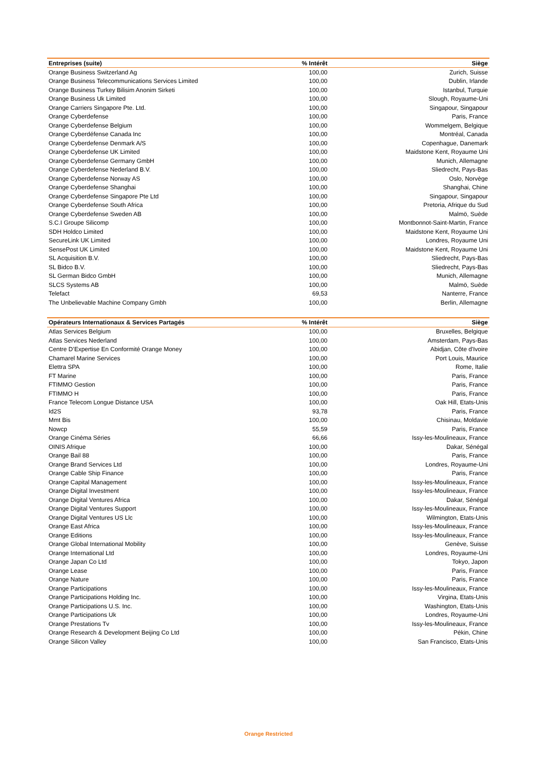| Entreprises (suite) | % Intérêt | Siège |
| --- | --- | --- |
| Orange Business Switzerland Ag | 100,00 | Zurich, Suisse |
| Orange Business Telecommunications Services Limited | 100,00 | Dublin, Irlande |
| Orange Business Turkey Bilisim Anonim Sirketi | 100,00 | Istanbul, Turquie |
| Orange Business Uk Limited | 100,00 | Slough, Royaume-Uni |
| Orange Carriers Singapore Pte. Ltd. | 100,00 | Singapour, Singapour |
| Orange Cyberdefense | 100,00 | Paris, France |
| Orange Cyberdefense Belgium | 100,00 | Wommelgem, Belgique |
| Orange Cyberdéfense Canada Inc | 100,00 | Montréal, Canada |
| Orange Cyberdefense Denmark A/S | 100,00 | Copenhague, Danemark |
| Orange Cyberdefense UK Limited | 100,00 | Maidstone Kent, Royaume Uni |
| Orange Cyberdefense Germany GmbH | 100,00 | Munich, Allemagne |
| Orange Cyberdefense Nederland B.V. | 100,00 | Sliedrecht, Pays-Bas |
| Orange Cyberdefense Norway AS | 100,00 | Oslo, Norvège |
| Orange Cyberdefense Shanghai | 100,00 | Shanghai, Chine |
| Orange Cyberdefense Singapore Pte Ltd | 100,00 | Singapour, Singapour |
| Orange Cyberdefense South Africa | 100,00 | Pretoria, Afrique du Sud |
| Orange Cyberdefense Sweden AB | 100,00 | Malmö, Suède |
| S.C.I Groupe Silicomp | 100,00 | Montbonnot-Saint-Martin, France |
| SDH Holdco Limited | 100,00 | Maidstone Kent, Royaume Uni |
| SecureLink UK Limited | 100,00 | Londres, Royaume Uni |
| SensePost UK Limited | 100,00 | Maidstone Kent, Royaume Uni |
| SL Acquisition B.V. | 100,00 | Sliedrecht, Pays-Bas |
| SL Bidco B.V. | 100,00 | Sliedrecht, Pays-Bas |
| SL German Bidco GmbH | 100,00 | Munich, Allemagne |
| SLCS Systems AB | 100,00 | Malmö, Suède |
| Telefact | 69,53 | Nanterre, France |
| The Unbelievable Machine Company Gmbh | 100,00 | Berlin, Allemagne |
| Opérateurs Internationaux & Services Partagés | % Intérêt | Siège |
| --- | --- | --- |
| Atlas Services Belgium | 100,00 | Bruxelles, Belgique |
| Atlas Services Nederland | 100,00 | Amsterdam, Pays-Bas |
| Centre D’Expertise En Conformité Orange Money | 100,00 | Abidjan, Côte d'Ivoire |
| Chamarel Marine Services | 100,00 | Port Louis, Maurice |
| Elettra SPA | 100,00 | Rome, Italie |
| FT Marine | 100,00 | Paris, France |
| FTIMMO Gestion | 100,00 | Paris, France |
| FTIMMO H | 100,00 | Paris, France |
| France Telecom Longue Distance USA | 100,00 | Oak Hill, Etats-Unis |
| Id2S | 93,78 | Paris, France |
| Mmt Bis | 100,00 | Chisinau, Moldavie |
| Nowcp | 55,59 | Paris, France |
| Orange Cinéma Séries | 66,66 | Issy-les-Moulineaux, France |
| OINIS Afrique | 100,00 | Dakar, Sénégal |
| Orange Bail 88 | 100,00 | Paris, France |
| Orange Brand Services Ltd | 100,00 | Londres, Royaume-Uni |
| Orange Cable Ship Finance | 100,00 | Paris, France |
| Orange Capital Management | 100,00 | Issy-les-Moulineaux, France |
| Orange Digital Investment | 100,00 | Issy-les-Moulineaux, France |
| Orange Digital Ventures Africa | 100,00 | Dakar, Sénégal |
| Orange Digital Ventures Support | 100,00 | Issy-les-Moulineaux, France |
| Orange Digital Ventures US Llc | 100,00 | Wilmington, Etats-Unis |
| Orange East Africa | 100,00 | Issy-les-Moulineaux, France |
| Orange Editions | 100,00 | Issy-les-Moulineaux, France |
| Orange Global International Mobility | 100,00 | Genève, Suisse |
| Orange International Ltd | 100,00 | Londres, Royaume-Uni |
| Orange Japan Co Ltd | 100,00 | Tokyo, Japon |
| Orange Lease | 100,00 | Paris, France |
| Orange Nature | 100,00 | Paris, France |
| Orange Participations | 100,00 | Issy-les-Moulineaux, France |
| Orange Participations Holding Inc. | 100,00 | Virgina, Etats-Unis |
| Orange Participations U.S. Inc. | 100,00 | Washington, Etats-Unis |
| Orange Participations Uk | 100,00 | Londres, Royaume-Uni |
| Orange Prestations Tv | 100,00 | Issy-les-Moulineaux, France |
| Orange Research & Development Beijing Co Ltd | 100,00 | Pékin, Chine |
| Orange Silicon Valley | 100,00 | San Francisco, Etats-Unis |
Orange Restricted